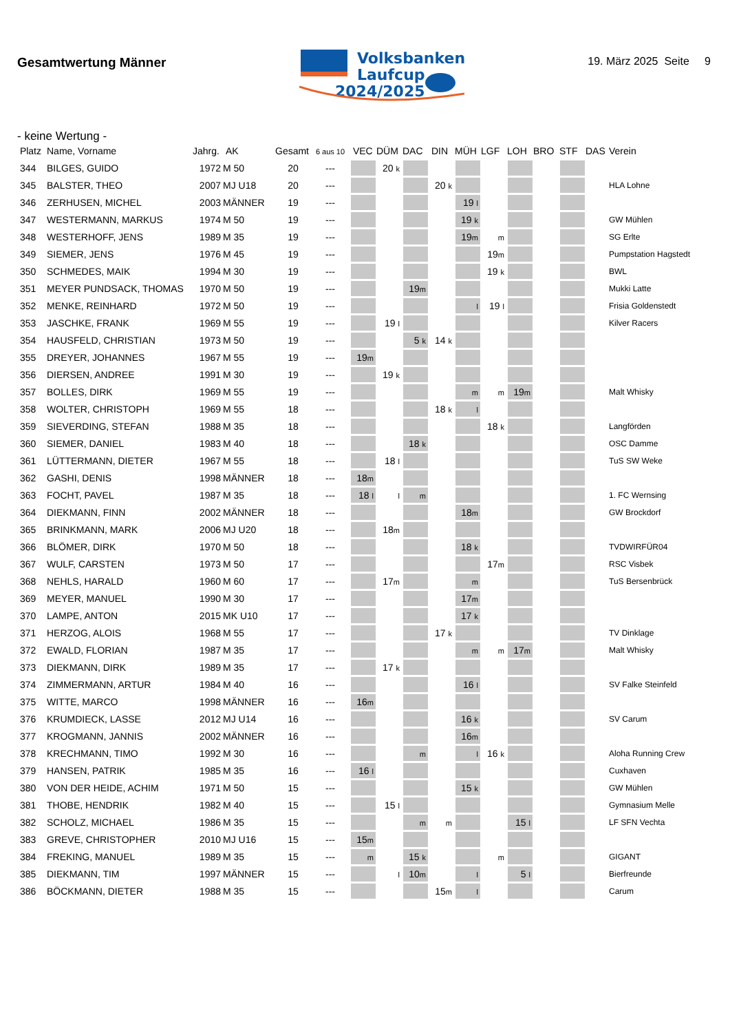Gesamtwertung Männer
Volksbanken
Laufcup
2024/2025
19. März 2025 Seite 9
- keine Wertung -
| Platz | Name, Vorname | Jahrg. | AK | Gesamt | 6 aus 10 | VEC | DÜM | DAC | DIN | MÜH | LGF | LOH | BRO | STF | DAS | Verein |
| --- | --- | --- | --- | --- | --- | --- | --- | --- | --- | --- | --- | --- | --- | --- | --- | --- |
| 344 | BILGES, GUIDO | 1972 | M 50 | 20 | --- | | 20 k | | | | | | | | | |
| 345 | BALSTER, THEO | 2007 | MJ U18 | 20 | --- | | | | 20 k | | | | | | | HLA Lohne |
| 346 | ZERHUSEN, MICHEL | 2003 | MÄNNER | 19 | --- | | | | | 19 l | | | | | | |
| 347 | WESTERMANN, MARKUS | 1974 | M 50 | 19 | --- | | | | | 19 k | | | | | | GW Mühlen |
| 348 | WESTERHOFF, JENS | 1989 | M 35 | 19 | --- | | | | | 19 m | m | | | | | SG Erlte |
| 349 | SIEMER, JENS | 1976 | M 45 | 19 | --- | | | | | | 19 m | | | | | Pumpstation Hagstedt |
| 350 | SCHMEDES, MAIK | 1994 | M 30 | 19 | --- | | | | | | 19 k | | | | | BWL |
| 351 | MEYER PUNDSACK, THOMAS | 1970 | M 50 | 19 | --- | | | 19 m | | | | | | | | Mukki Latte |
| 352 | MENKE, REINHARD | 1972 | M 50 | 19 | --- | | | | | l | 19 l | | | | | Frisia Goldenstedt |
| 353 | JASCHKE, FRANK | 1969 | M 55 | 19 | --- | | 19 l | | | | | | | | | Kilver Racers |
| 354 | HAUSFELD, CHRISTIAN | 1973 | M 50 | 19 | --- | | | 5 k | 14 k | | | | | | | |
| 355 | DREYER, JOHANNES | 1967 | M 55 | 19 | --- | 19 m | | | | | | | | | | |
| 356 | DIERSEN, ANDREE | 1991 | M 30 | 19 | --- | | 19 k | | | | | | | | | |
| 357 | BOLLES, DIRK | 1969 | M 55 | 19 | --- | | | | | m | m | 19 m | | | | Malt Whisky |
| 358 | WOLTER, CHRISTOPH | 1969 | M 55 | 18 | --- | | | | 18 k | l | | | | | | |
| 359 | SIEVERDING, STEFAN | 1988 | M 35 | 18 | --- | | | | | | 18 k | | | | | Langförden |
| 360 | SIEMER, DANIEL | 1983 | M 40 | 18 | --- | | | 18 k | | | | | | | | OSC Damme |
| 361 | LÜTTERMANN, DIETER | 1967 | M 55 | 18 | --- | | 18 l | | | | | | | | | TuS SW Weke |
| 362 | GASHI, DENIS | 1998 | MÄNNER | 18 | --- | 18 m | | | | | | | | | | |
| 363 | FOCHT, PAVEL | 1987 | M 35 | 18 | --- | 18 l | l | m | | | | | | | | 1. FC Wernsing |
| 364 | DIEKMANN, FINN | 2002 | MÄNNER | 18 | --- | | | | | 18 m | | | | | | GW Brockdorf |
| 365 | BRINKMANN, MARK | 2006 | MJ U20 | 18 | --- | | 18 m | | | | | | | | | |
| 366 | BLÖMER, DIRK | 1970 | M 50 | 18 | --- | | | | | 18 k | | | | | | TVDWIRFÜR04 |
| 367 | WULF, CARSTEN | 1973 | M 50 | 17 | --- | | | | | | 17 m | | | | | RSC Visbek |
| 368 | NEHLS, HARALD | 1960 | M 60 | 17 | --- | | 17 m | | | m | | | | | | TuS Bersenbrück |
| 369 | MEYER, MANUEL | 1990 | M 30 | 17 | --- | | | | | 17 m | | | | | | |
| 370 | LAMPE, ANTON | 2015 | MK U10 | 17 | --- | | | | | 17 k | | | | | | |
| 371 | HERZOG, ALOIS | 1968 | M 55 | 17 | --- | | | | 17 k | | | | | | | TV Dinklage |
| 372 | EWALD, FLORIAN | 1987 | M 35 | 17 | --- | | | | | m | m | 17 m | | | | Malt Whisky |
| 373 | DIEKMANN, DIRK | 1989 | M 35 | 17 | --- | | 17 k | | | | | | | | | |
| 374 | ZIMMERMANN, ARTUR | 1984 | M 40 | 16 | --- | | | | | 16 l | | | | | | SV Falke Steinfeld |
| 375 | WITTE, MARCO | 1998 | MÄNNER | 16 | --- | 16 m | | | | | | | | | | |
| 376 | KRUMDIECK, LASSE | 2012 | MJ U14 | 16 | --- | | | | | 16 k | | | | | | SV Carum |
| 377 | KROGMANN, JANNIS | 2002 | MÄNNER | 16 | --- | | | | | 16 m | | | | | | |
| 378 | KRECHMANN, TIMO | 1992 | M 30 | 16 | --- | | | m | | l | 16 k | | | | | Aloha Running Crew |
| 379 | HANSEN, PATRIK | 1985 | M 35 | 16 | --- | 16 l | | | | | | | | | | Cuxhaven |
| 380 | VON DER HEIDE, ACHIM | 1971 | M 50 | 15 | --- | | | | | 15 k | | | | | | GW Mühlen |
| 381 | THOBE, HENDRIK | 1982 | M 40 | 15 | --- | | 15 l | | | | | | | | | Gymnasium Melle |
| 382 | SCHOLZ, MICHAEL | 1986 | M 35 | 15 | --- | | | m | m | | | 15 l | | | | LF SFN Vechta |
| 383 | GREVE, CHRISTOPHER | 2010 | MJ U16 | 15 | --- | 15 m | | | | | | | | | | |
| 384 | FREKING, MANUEL | 1989 | M 35 | 15 | --- | m | | 15 k | | | m | | | | | GIGANT |
| 385 | DIEKMANN, TIM | 1997 | MÄNNER | 15 | --- | | l | 10 m | | l | | 5 l | | | | Bierfreunde |
| 386 | BÖCKMANN, DIETER | 1988 | M 35 | 15 | --- | | | | 15 m | l | | | | | | Carum |